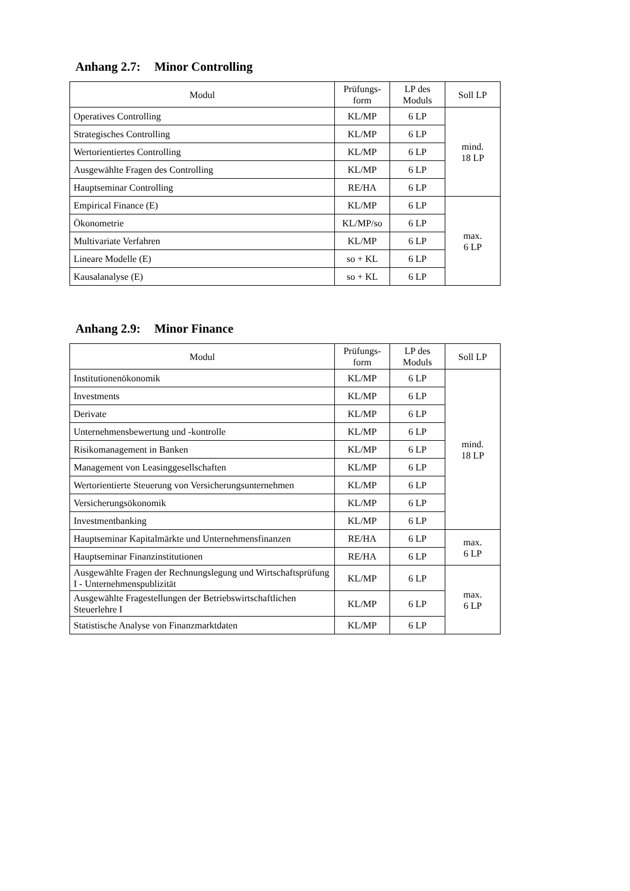Anhang 2.7: Minor Controlling
| Modul | Prüfungs- form | LP des Moduls | Soll LP |
| --- | --- | --- | --- |
| Operatives Controlling | KL/MP | 6 LP | mind. 18 LP |
| Strategisches Controlling | KL/MP | 6 LP | |
| Wertorientiertes Controlling | KL/MP | 6 LP | |
| Ausgewählte Fragen des Controlling | KL/MP | 6 LP | |
| Hauptseminar Controlling | RE/HA | 6 LP | |
| Empirical Finance (E) | KL/MP | 6 LP | max. 6 LP |
| Ökonometrie | KL/MP/so | 6 LP | |
| Multivariate Verfahren | KL/MP | 6 LP | |
| Lineare Modelle (E) | so + KL | 6 LP | |
| Kausalanalyse (E) | so + KL | 6 LP | |
Anhang 2.9: Minor Finance
| Modul | Prüfungs- form | LP des Moduls | Soll LP |
| --- | --- | --- | --- |
| Institutionenökonomik | KL/MP | 6 LP | mind. 18 LP |
| Investments | KL/MP | 6 LP | |
| Derivate | KL/MP | 6 LP | |
| Unternehmensbewertung und -kontrolle | KL/MP | 6 LP | |
| Risikomanagement in Banken | KL/MP | 6 LP | |
| Management von Leasinggesellschaften | KL/MP | 6 LP | |
| Wertorientierte Steuerung von Versicherungsunternehmen | KL/MP | 6 LP | |
| Versicherungsökonomik | KL/MP | 6 LP | |
| Investmentbanking | KL/MP | 6 LP | |
| Hauptseminar Kapitalmärkte und Unternehmensfinanzen | RE/HA | 6 LP | max. 6 LP |
| Hauptseminar Finanzinstitutionen | RE/HA | 6 LP | |
| Ausgewählte Fragen der Rechnungslegung und Wirtschaftsprüfung I - Unternehmenspublizität | KL/MP | 6 LP | max. 6 LP |
| Ausgewählte Fragestellungen der Betriebswirtschaftlichen Steuerlehre I | KL/MP | 6 LP | |
| Statistische Analyse von Finanzmarktdaten | KL/MP | 6 LP | |